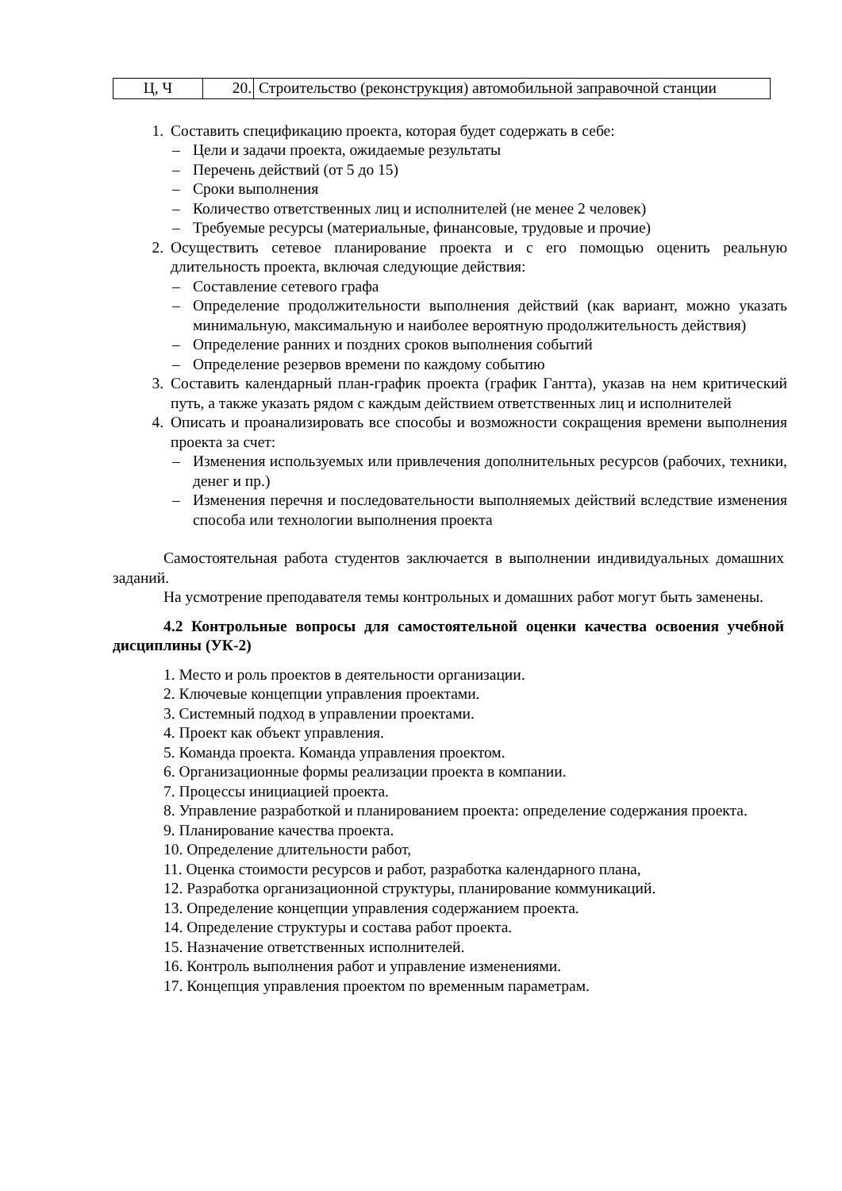| Ц, Ч | 20. | Строительство (реконструкция) автомобильной заправочной станции |
1. Составить спецификацию проекта, которая будет содержать в себе:
– Цели и задачи проекта, ожидаемые результаты
– Перечень действий (от 5 до 15)
– Сроки выполнения
– Количество ответственных лиц и исполнителей (не менее 2 человек)
– Требуемые ресурсы (материальные, финансовые, трудовые и прочие)
2. Осуществить сетевое планирование проекта и с его помощью оценить реальную длительность проекта, включая следующие действия:
– Составление сетевого графа
– Определение продолжительности выполнения действий (как вариант, можно указать минимальную, максимальную и наиболее вероятную продолжительность действия)
– Определение ранних и поздних сроков выполнения событий
– Определение резервов времени по каждому событию
3. Составить календарный план-график проекта (график Гантта), указав на нем критический путь, а также указать рядом с каждым действием ответственных лиц и исполнителей
4. Описать и проанализировать все способы и возможности сокращения времени выполнения проекта за счет:
– Изменения используемых или привлечения дополнительных ресурсов (рабочих, техники, денег и пр.)
– Изменения перечня и последовательности выполняемых действий вследствие изменения способа или технологии выполнения проекта
Самостоятельная работа студентов заключается в выполнении индивидуальных домашних заданий.
На усмотрение преподавателя темы контрольных и домашних работ могут быть заменены.
4.2 Контрольные вопросы для самостоятельной оценки качества освоения учебной дисциплины (УК-2)
1. Место и роль проектов в деятельности организации.
2. Ключевые концепции управления проектами.
3. Системный подход в управлении проектами.
4. Проект как объект управления.
5. Команда проекта. Команда управления проектом.
6. Организационные формы реализации проекта в компании.
7. Процессы инициацией проекта.
8. Управление разработкой и планированием проекта: определение содержания проекта.
9. Планирование качества проекта.
10. Определение длительности работ,
11. Оценка стоимости ресурсов и работ, разработка календарного плана,
12. Разработка организационной структуры, планирование коммуникаций.
13. Определение концепции управления содержанием проекта.
14. Определение структуры и состава работ проекта.
15. Назначение ответственных исполнителей.
16. Контроль выполнения работ и управление изменениями.
17. Концепция управления проектом по временным параметрам.